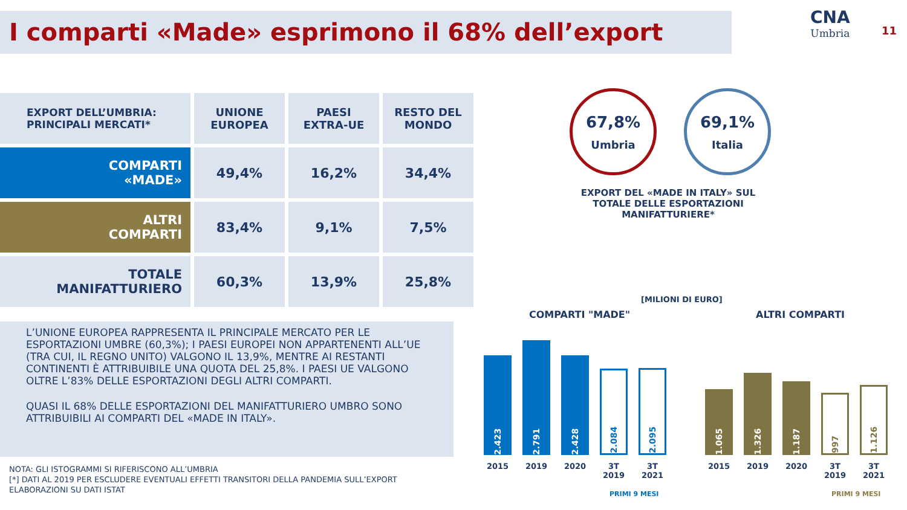I comparti «Made» esprimono il 68% dell’export
CNA
Umbria
11
| EXPORT DELL’UMBRIA: PRINCIPALI MERCATI* | UNIONE EUROPEA | PAESI EXTRA-UE | RESTO DEL MONDO |
| --- | --- | --- | --- |
| COMPARTI «MADE» | 49,4% | 16,2% | 34,4% |
| ALTRI COMPARTI | 83,4% | 9,1% | 7,5% |
| TOTALE MANIFATTURIERO | 60,3% | 13,9% | 25,8% |
L’UNIONE EUROPEA RAPPRESENTA IL PRINCIPALE MERCATO PER LE ESPORTAZIONI UMBRE (60,3%); I PAESI EUROPEI NON APPARTENENTI ALL’UE (TRA CUI, IL REGNO UNITO) VALGONO IL 13,9%, MENTRE AI RESTANTI CONTINENTI È ATTRIBUIBILE UNA QUOTA DEL 25,8%. I PAESI UE VALGONO OLTRE L’83% DELLE ESPORTAZIONI DEGLI ALTRI COMPARTI.
QUASI IL 68% DELLE ESPORTAZIONI DEL MANIFATTURIERO UMBRO SONO ATTRIBUIBILI AI COMPARTI DEL «MADE IN ITALY».
NOTA: GLI ISTOGRAMMI SI RIFERISCONO ALL’UMBRIA
[*] DATI AL 2019 PER ESCLUDERE EVENTUALI EFFETTI TRANSITORI DELLA PANDEMIA SULL’EXPORT
ELABORAZIONI SU DATI ISTAT
67,8%
Umbria
69,1%
Italia
EXPORT DEL «MADE IN ITALY» SUL TOTALE DELLE ESPORTAZIONI MANIFATTURIERE*
[MILIONI DI EURO]
COMPARTI "MADE" ALTRI COMPARTI
2.423
2.791
2.428
2.084
2.095
1.065
1.326
1.187
997
1.126
2015 2019 2020 3T 2019
3T 2021
2015 2019 2020 3T 2019
3T 2021
PRIMI 9 MESI PRIMI 9 MESI